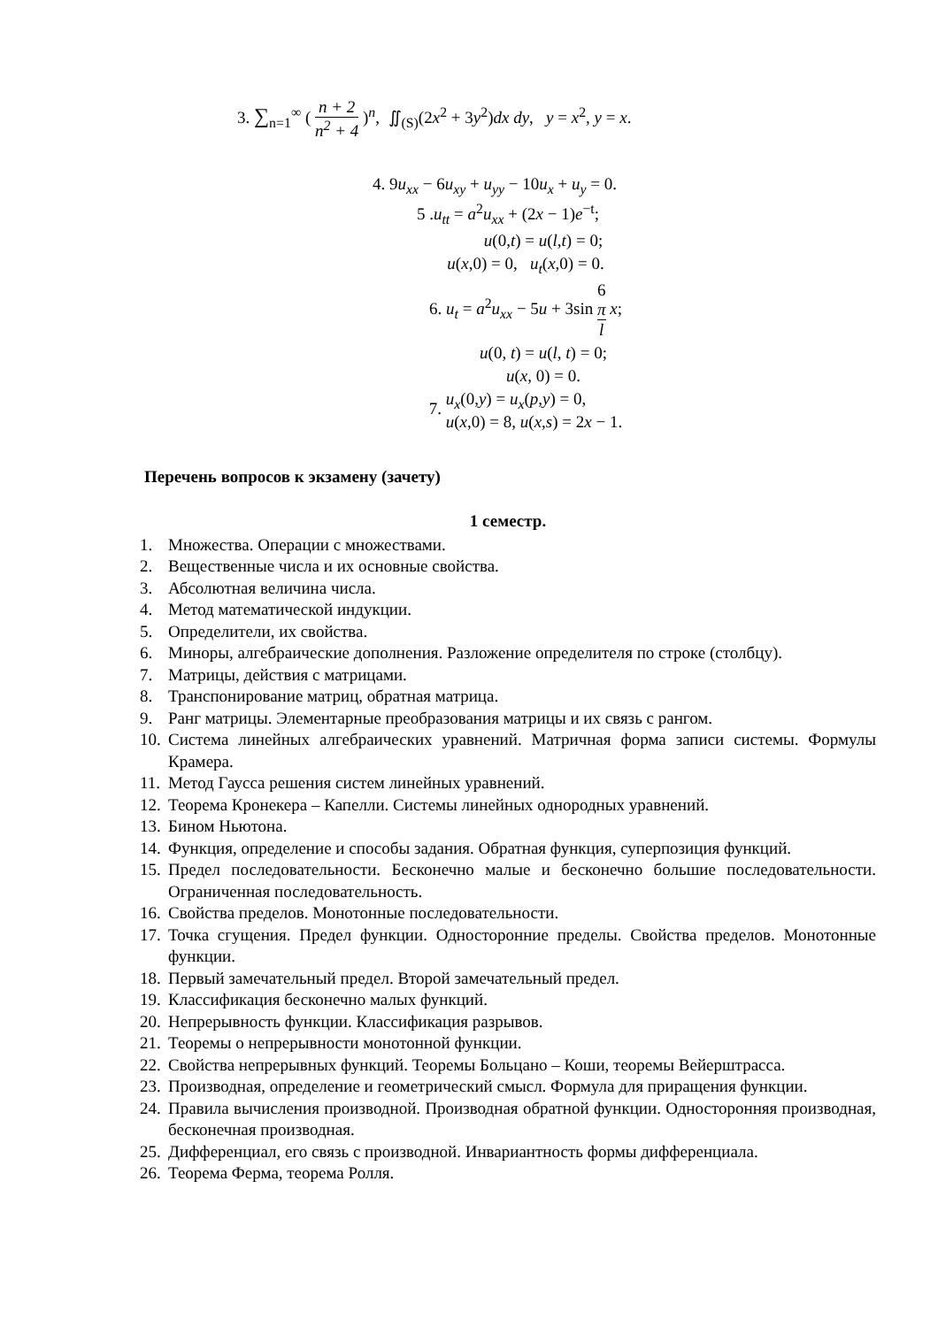3. ∑<sub>n=1</sub><sup>∞</sup> ( n + 2 n<sup>2</sup> + 4 )<sup>n</sup>, ∬<sub>(S)</sub>(2x<sup>2</sup> + 3y<sup>2</sup>)dx dy, y = x<sup>2</sup>, y = x.
4. 9u<sub>xx</sub> − 6u<sub>xy</sub> + u<sub>yy</sub> − 10u<sub>x</sub> + u<sub>y</sub> = 0.
5 .u<sub>tt</sub> = a<sup>2</sup>u<sub>xx</sub> + (2x − 1)e<sup>−t</sup>;
u(0,t) = u(l,t) = 0;
u(x,0) = 0, u<sub>t</sub>(x,0) = 0.
6. u<sub>t</sub> = a<sup>2</sup>u<sub>xx</sub> − 5u + 3sin 6
π l x;
u(0, t) = u(l, t) = 0;
u(x, 0) = 0.
7. u<sub>x</sub>(0,y) = u<sub>x</sub>(p,y) = 0,
u(x,0) = 8, u(x,s) = 2x − 1.
Перечень вопросов к экзамену (зачету)
1 семестр.
1. Множества. Операции с множествами.
2. Вещественные числа и их основные свойства.
3. Абсолютная величина числа.
4. Метод математической индукции.
5. Определители, их свойства.
6. Миноры, алгебраические дополнения. Разложение определителя по строке (столбцу).
7. Матрицы, действия с матрицами.
8. Транспонирование матриц, обратная матрица.
9. Ранг матрицы. Элементарные преобразования матрицы и их связь с рангом.
10. Система линейных алгебраических уравнений. Матричная форма записи системы. Формулы Крамера.
11. Метод Гаусса решения систем линейных уравнений.
12. Теорема Кронекера – Капелли. Системы линейных однородных уравнений.
13. Бином Ньютона.
14. Функция, определение и способы задания. Обратная функция, суперпозиция функций.
15. Предел последовательности. Бесконечно малые и бесконечно большие последовательности. Ограниченная последовательность.
16. Свойства пределов. Монотонные последовательности.
17. Точка сгущения. Предел функции. Односторонние пределы. Свойства пределов. Монотонные функции.
18. Первый замечательный предел. Второй замечательный предел.
19. Классификация бесконечно малых функций.
20. Непрерывность функции. Классификация разрывов.
21. Теоремы о непрерывности монотонной функции.
22. Свойства непрерывных функций. Теоремы Больцано – Коши, теоремы Вейерштрасса.
23. Производная, определение и геометрический смысл. Формула для приращения функции.
24. Правила вычисления производной. Производная обратной функции. Односторонняя производная, бесконечная производная.
25. Дифференциал, его связь с производной. Инвариантность формы дифференциала.
26. Теорема Ферма, теорема Ролля.